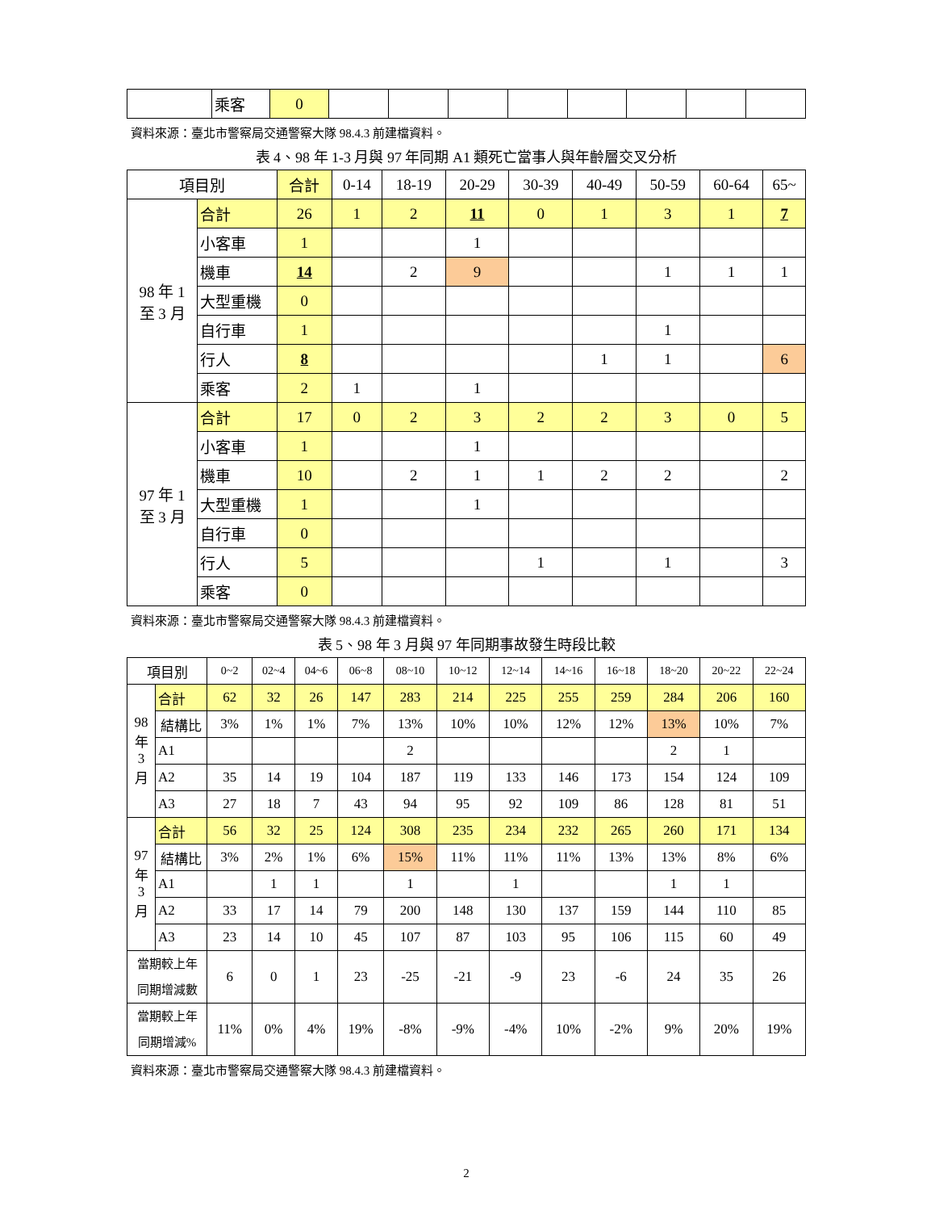| | 乘客 | 0 | | | | | | | | |
資料來源：臺北市警察局交通警察大隊 98.4.3 前建檔資料。
表 4、98 年 1-3 月與 97 年同期 A1 類死亡當事人與年齡層交叉分析
| 項目別 | | 合計 | 0-14 | 18-19 | 20-29 | 30-39 | 40-49 | 50-59 | 60-64 | 65~ |
| --- | --- | --- | --- | --- | --- | --- | --- | --- | --- | --- |
| 98 年 1 至 3 月 | 合計 | 26 | 1 | 2 | 11 | 0 | 1 | 3 | 1 | 7 |
| | 小客車 | 1 | | | 1 | | | | | |
| | 機車 | 14 | | 2 | 9 | | | 1 | 1 | 1 |
| | 大型重機 | 0 | | | | | | | | |
| | 自行車 | 1 | | | | | | 1 | | |
| | 行人 | 8 | | | | | 1 | 1 | | 6 |
| | 乘客 | 2 | 1 | | 1 | | | | | |
| 97 年 1 至 3 月 | 合計 | 17 | 0 | 2 | 3 | 2 | 2 | 3 | 0 | 5 |
| | 小客車 | 1 | | | 1 | | | | | |
| | 機車 | 10 | | 2 | 1 | 1 | 2 | 2 | | 2 |
| | 大型重機 | 1 | | | 1 | | | | | |
| | 自行車 | 0 | | | | | | | | |
| | 行人 | 5 | | | | 1 | | 1 | | 3 |
| | 乘客 | 0 | | | | | | | | |
資料來源：臺北市警察局交通警察大隊 98.4.3 前建檔資料。
表 5、98 年 3 月與 97 年同期事故發生時段比較
| 項目別 | | 0~2 | 02~4 | 04~6 | 06~8 | 08~10 | 10~12 | 12~14 | 14~16 | 16~18 | 18~20 | 20~22 | 22~24 |
| --- | --- | --- | --- | --- | --- | --- | --- | --- | --- | --- | --- | --- | --- |
| 98 年 3 月 | 合計 | 62 | 32 | 26 | 147 | 283 | 214 | 225 | 255 | 259 | 284 | 206 | 160 |
| | 結構比 | 3% | 1% | 1% | 7% | 13% | 10% | 10% | 12% | 12% | 13% | 10% | 7% |
| | A1 | | | | | 2 | | | | | 2 | 1 | |
| | A2 | 35 | 14 | 19 | 104 | 187 | 119 | 133 | 146 | 173 | 154 | 124 | 109 |
| | A3 | 27 | 18 | 7 | 43 | 94 | 95 | 92 | 109 | 86 | 128 | 81 | 51 |
| 97 年 3 月 | 合計 | 56 | 32 | 25 | 124 | 308 | 235 | 234 | 232 | 265 | 260 | 171 | 134 |
| | 結構比 | 3% | 2% | 1% | 6% | 15% | 11% | 11% | 11% | 13% | 13% | 8% | 6% |
| | A1 | | 1 | 1 | | 1 | | 1 | | | 1 | 1 | |
| | A2 | 33 | 17 | 14 | 79 | 200 | 148 | 130 | 137 | 159 | 144 | 110 | 85 |
| | A3 | 23 | 14 | 10 | 45 | 107 | 87 | 103 | 95 | 106 | 115 | 60 | 49 |
| 當期較上年 同期增減數 | | 6 | 0 | 1 | 23 | -25 | -21 | -9 | 23 | -6 | 24 | 35 | 26 |
| 當期較上年 同期增減% | | 11% | 0% | 4% | 19% | -8% | -9% | -4% | 10% | -2% | 9% | 20% | 19% |
資料來源：臺北市警察局交通警察大隊 98.4.3 前建檔資料。
2